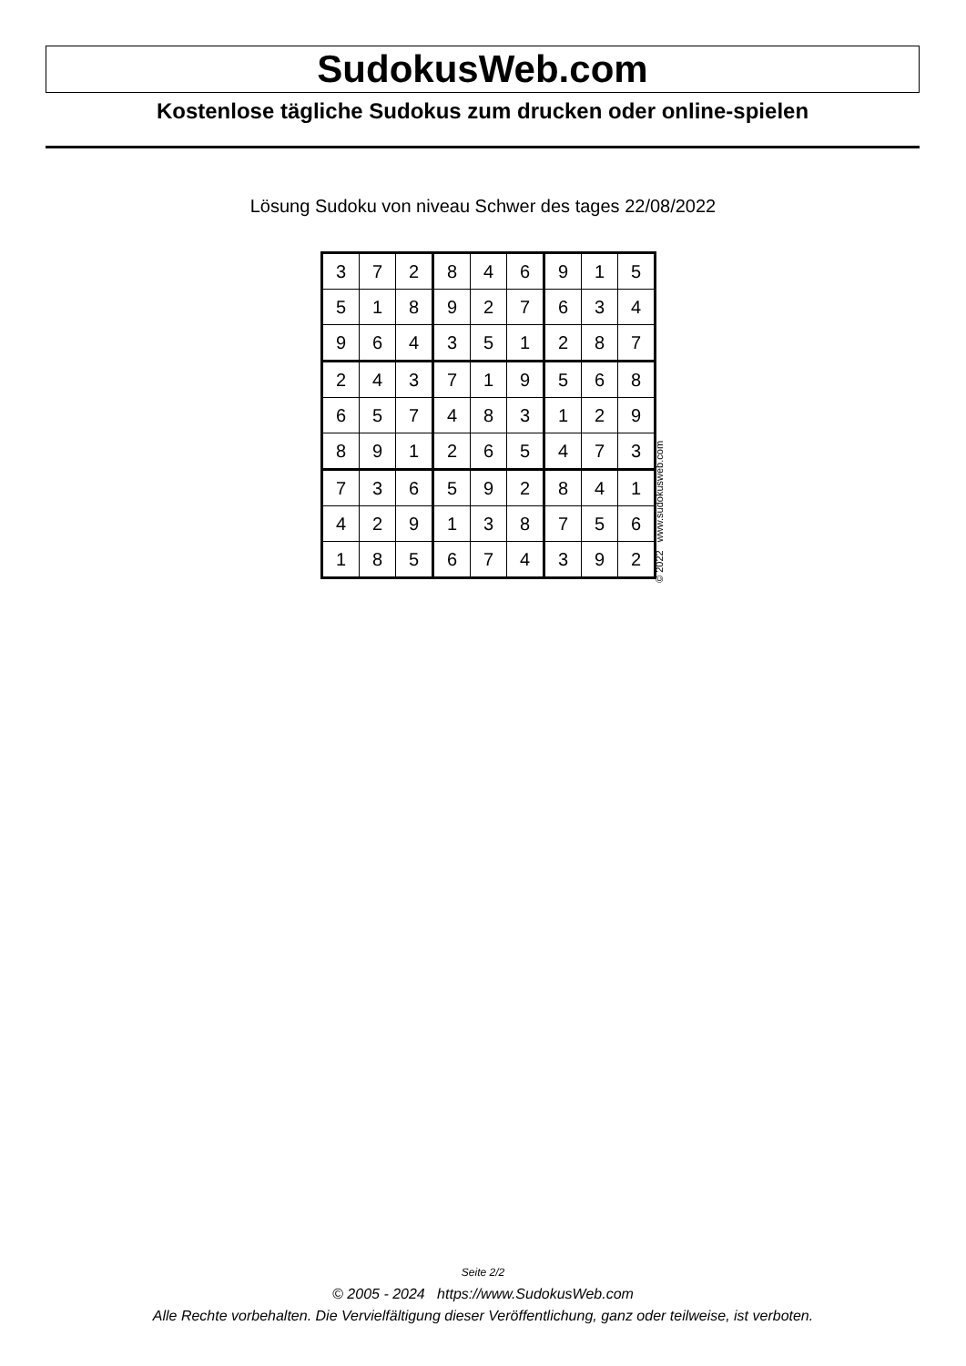SudokusWeb.com
Kostenlose tägliche Sudokus zum drucken oder online-spielen
Lösung Sudoku von niveau Schwer des tages 22/08/2022
| 3 | 7 | 2 | 8 | 4 | 6 | 9 | 1 | 5 |
| 5 | 1 | 8 | 9 | 2 | 7 | 6 | 3 | 4 |
| 9 | 6 | 4 | 3 | 5 | 1 | 2 | 8 | 7 |
| 2 | 4 | 3 | 7 | 1 | 9 | 5 | 6 | 8 |
| 6 | 5 | 7 | 4 | 8 | 3 | 1 | 2 | 9 |
| 8 | 9 | 1 | 2 | 6 | 5 | 4 | 7 | 3 |
| 7 | 3 | 6 | 5 | 9 | 2 | 8 | 4 | 1 |
| 4 | 2 | 9 | 1 | 3 | 8 | 7 | 5 | 6 |
| 1 | 8 | 5 | 6 | 7 | 4 | 3 | 9 | 2 |
© 2022 www.sudokusweb.com
Seite 2/2
© 2005 - 2024 https://www.SudokusWeb.com
Alle Rechte vorbehalten. Die Vervielfältigung dieser Veröffentlichung, ganz oder teilweise, ist verboten.